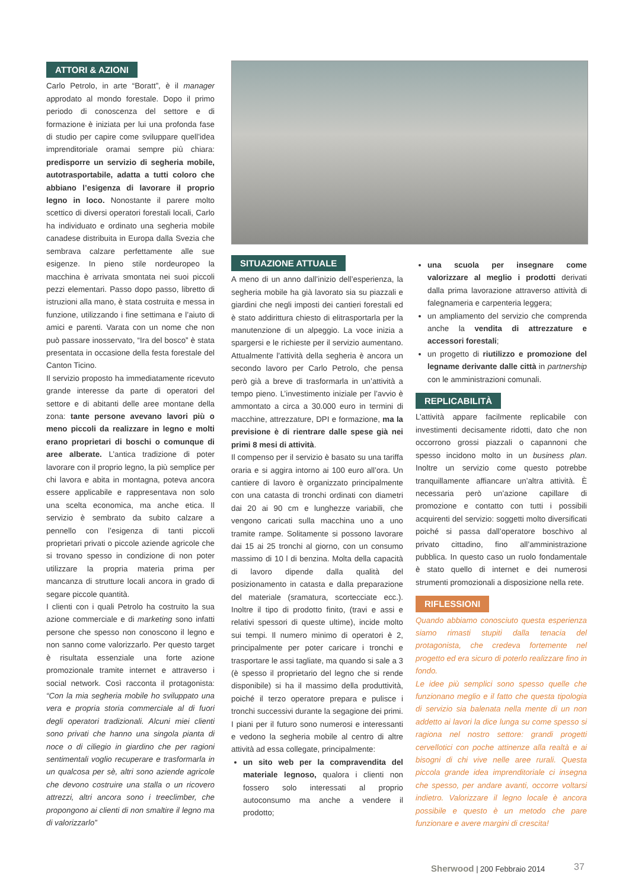ATTORI & AZIONI
Carlo Petrolo, in arte “Boratt”, è il manager approdato al mondo forestale. Dopo il primo periodo di conoscenza del settore e di formazione è iniziata per lui una profonda fase di studio per capire come sviluppare quell’idea imprenditoriale oramai sempre più chiara: predisporre un servizio di segheria mobile, autotrasportabile, adatta a tutti coloro che abbiano l’esigenza di lavorare il proprio legno in loco. Nonostante il parere molto scettico di diversi operatori forestali locali, Carlo ha individuato e ordinato una segheria mobile canadese distribuita in Europa dalla Svezia che sembrava calzare perfettamente alle sue esigenze. In pieno stile nordeuropeo la macchina è arrivata smontata nei suoi piccoli pezzi elementari. Passo dopo passo, libretto di istruzioni alla mano, è stata costruita e messa in funzione, utilizzando i fine settimana e l’aiuto di amici e parenti. Varata con un nome che non può passare inosservato, “Ira del bosco” è stata presentata in occasione della festa forestale del Canton Ticino.
Il servizio proposto ha immediatamente ricevuto grande interesse da parte di operatori del settore e di abitanti delle aree montane della zona: tante persone avevano lavori più o meno piccoli da realizzare in legno e molti erano proprietari di boschi o comunque di aree alberate. L’antica tradizione di poter lavorare con il proprio legno, la più semplice per chi lavora e abita in montagna, poteva ancora essere applicabile e rappresentava non solo una scelta economica, ma anche etica. Il servizio è sembrato da subito calzare a pennello con l’esigenza di tanti piccoli proprietari privati o piccole aziende agricole che si trovano spesso in condizione di non poter utilizzare la propria materia prima per mancanza di strutture locali ancora in grado di segare piccole quantità.
I clienti con i quali Petrolo ha costruito la sua azione commerciale e di marketing sono infatti persone che spesso non conoscono il legno e non sanno come valorizzarlo. Per questo target è risultata essenziale una forte azione promozionale tramite internet e attraverso i social network. Così racconta il protagonista: “Con la mia segheria mobile ho sviluppato una vera e propria storia commerciale al di fuori degli operatori tradizionali. Alcuni miei clienti sono privati che hanno una singola pianta di noce o di ciliegio in giardino che per ragioni sentimentali voglio recuperare e trasformarla in un qualcosa per sè, altri sono aziende agricole che devono costruire una stalla o un ricovero attrezzi, altri ancora sono i treeclimber, che propongono ai clienti di non smaltire il legno ma di valorizzarlo”
SITUAZIONE ATTUALE
A meno di un anno dall’inizio dell’esperienza, la segheria mobile ha già lavorato sia su piazzali e giardini che negli imposti dei cantieri forestali ed è stato addirittura chiesto di elitrasportarla per la manutenzione di un alpeggio. La voce inizia a spargersi e le richieste per il servizio aumentano. Attualmente l’attività della segheria è ancora un secondo lavoro per Carlo Petrolo, che pensa però già a breve di trasformarla in un’attività a tempo pieno. L’investimento iniziale per l’avvio è ammontato a circa a 30.000 euro in termini di macchine, attrezzature, DPI e formazione, ma la previsione è di rientrare dalle spese già nei primi 8 mesi di attività.
Il compenso per il servizio è basato su una tariffa oraria e si aggira intorno ai 100 euro all’ora. Un cantiere di lavoro è organizzato principalmente con una catasta di tronchi ordinati con diametri dai 20 ai 90 cm e lunghezze variabili, che vengono caricati sulla macchina uno a uno tramite rampe. Solitamente si possono lavorare dai 15 ai 25 tronchi al giorno, con un consumo massimo di 10 l di benzina. Molta della capacità di lavoro dipende dalla qualità del posizionamento in catasta e dalla preparazione del materiale (sramatura, scortecciate ecc.). Inoltre il tipo di prodotto finito, (travi e assi e relativi spessori di queste ultime), incide molto sui tempi. Il numero minimo di operatori è 2, principalmente per poter caricare i tronchi e trasportare le assi tagliate, ma quando si sale a 3 (è spesso il proprietario del legno che si rende disponibile) si ha il massimo della produttività, poiché il terzo operatore prepara e pulisce i tronchi successivi durante la segagione dei primi. I piani per il futuro sono numerosi e interessanti e vedono la segheria mobile al centro di altre attività ad essa collegate, principalmente:
un sito web per la compravendita del materiale legnoso, qualora i clienti non fossero solo interessati al proprio autoconsumo ma anche a vendere il prodotto;
una scuola per insegnare come valorizzare al meglio i prodotti derivati dalla prima lavorazione attraverso attività di falegnameria e carpenteria leggera;
un ampliamento del servizio che comprenda anche la vendita di attrezzature e accessori forestali;
un progetto di riutilizzo e promozione del legname derivante dalle città in partnership con le amministrazioni comunali.
REPLICABILITÀ
L’attività appare facilmente replicabile con investimenti decisamente ridotti, dato che non occorrono grossi piazzali o capannoni che spesso incidono molto in un business plan. Inoltre un servizio come questo potrebbe tranquillamente affiancare un’altra attività. È necessaria però un’azione capillare di promozione e contatto con tutti i possibili acquirenti del servizio: soggetti molto diversificati poiché si passa dall’operatore boschivo al privato cittadino, fino all’amministrazione pubblica. In questo caso un ruolo fondamentale è stato quello di internet e dei numerosi strumenti promozionali a disposizione nella rete.
RIFLESSIONI
Quando abbiamo conosciuto questa esperienza siamo rimasti stupiti dalla tenacia del protagonista, che credeva fortemente nel progetto ed era sicuro di poterlo realizzare fino in fondo.
Le idee più semplici sono spesso quelle che funzionano meglio e il fatto che questa tipologia di servizio sia balenata nella mente di un non addetto ai lavori la dice lunga su come spesso si ragiona nel nostro settore: grandi progetti cervellotici con poche attinenze alla realtà e ai bisogni di chi vive nelle aree rurali. Questa piccola grande idea imprenditoriale ci insegna che spesso, per andare avanti, occorre voltarsi indietro. Valorizzare il legno locale è ancora possibile e questo è un metodo che pare funzionare e avere margini di crescita!
Sherwood | 200 Febbraio 2014 37